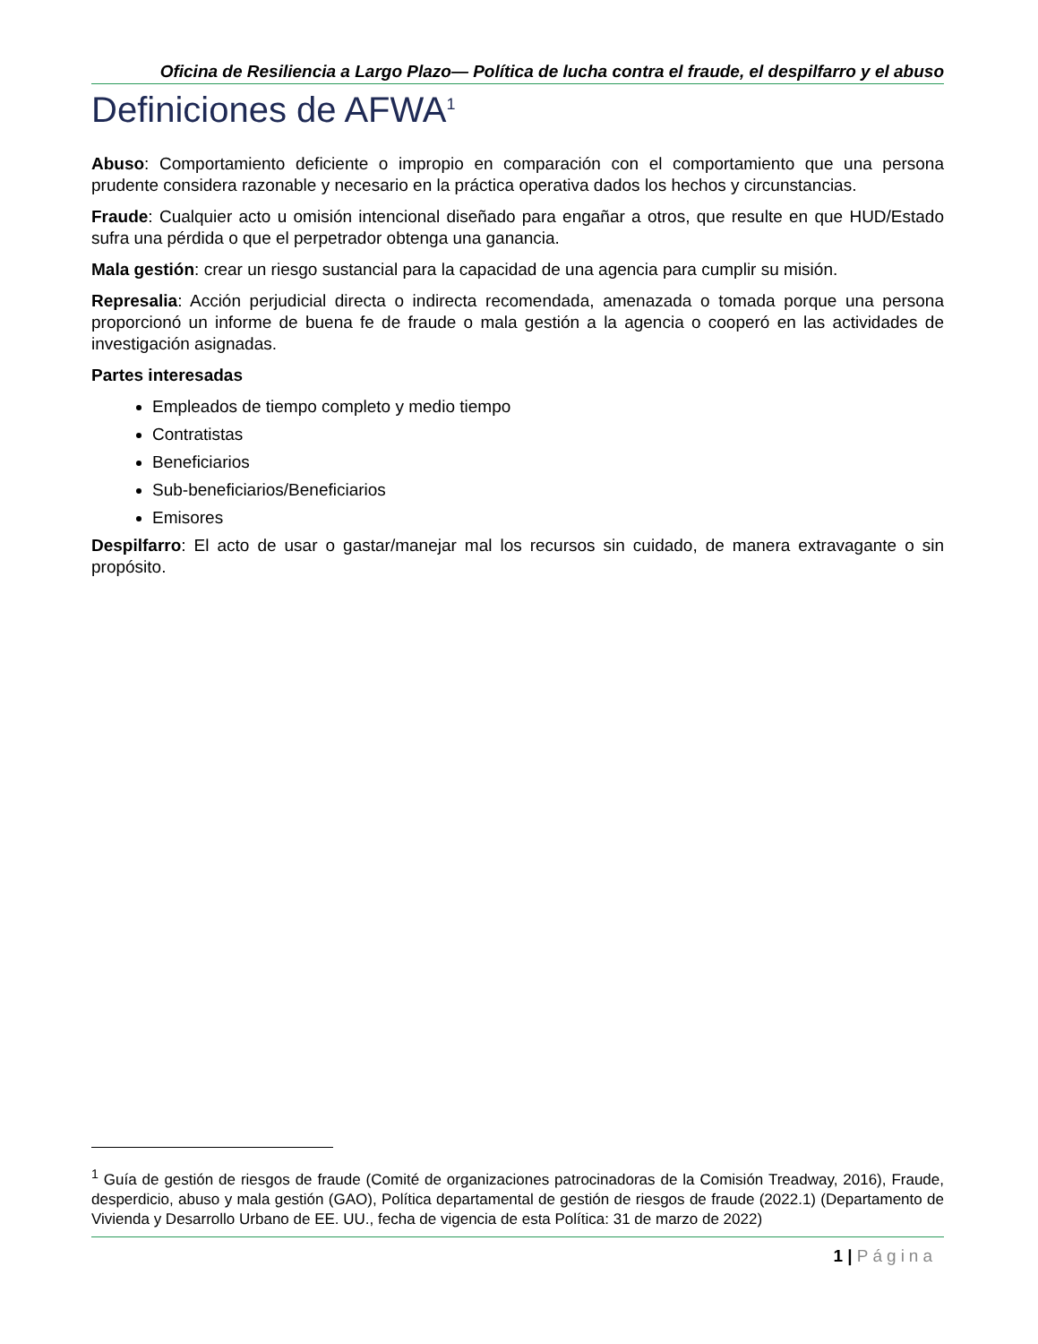Oficina de Resiliencia a Largo Plazo— Política de lucha contra el fraude, el despilfarro y el abuso
Definiciones de AFWA<sup>1</sup>
Abuso: Comportamiento deficiente o impropio en comparación con el comportamiento que una persona prudente considera razonable y necesario en la práctica operativa dados los hechos y circunstancias.
Fraude: Cualquier acto u omisión intencional diseñado para engañar a otros, que resulte en que HUD/Estado sufra una pérdida o que el perpetrador obtenga una ganancia.
Mala gestión: crear un riesgo sustancial para la capacidad de una agencia para cumplir su misión.
Represalia: Acción perjudicial directa o indirecta recomendada, amenazada o tomada porque una persona proporcionó un informe de buena fe de fraude o mala gestión a la agencia o cooperó en las actividades de investigación asignadas.
Partes interesadas
Empleados de tiempo completo y medio tiempo
Contratistas
Beneficiarios
Sub-beneficiarios/Beneficiarios
Emisores
Despilfarro: El acto de usar o gastar/manejar mal los recursos sin cuidado, de manera extravagante o sin propósito.
<sup>1</sup> Guía de gestión de riesgos de fraude (Comité de organizaciones patrocinadoras de la Comisión Treadway, 2016), Fraude, desperdicio, abuso y mala gestión (GAO), Política departamental de gestión de riesgos de fraude (2022.1) (Departamento de Vivienda y Desarrollo Urbano de EE. UU., fecha de vigencia de esta Política: 31 de marzo de 2022)
1 | Página